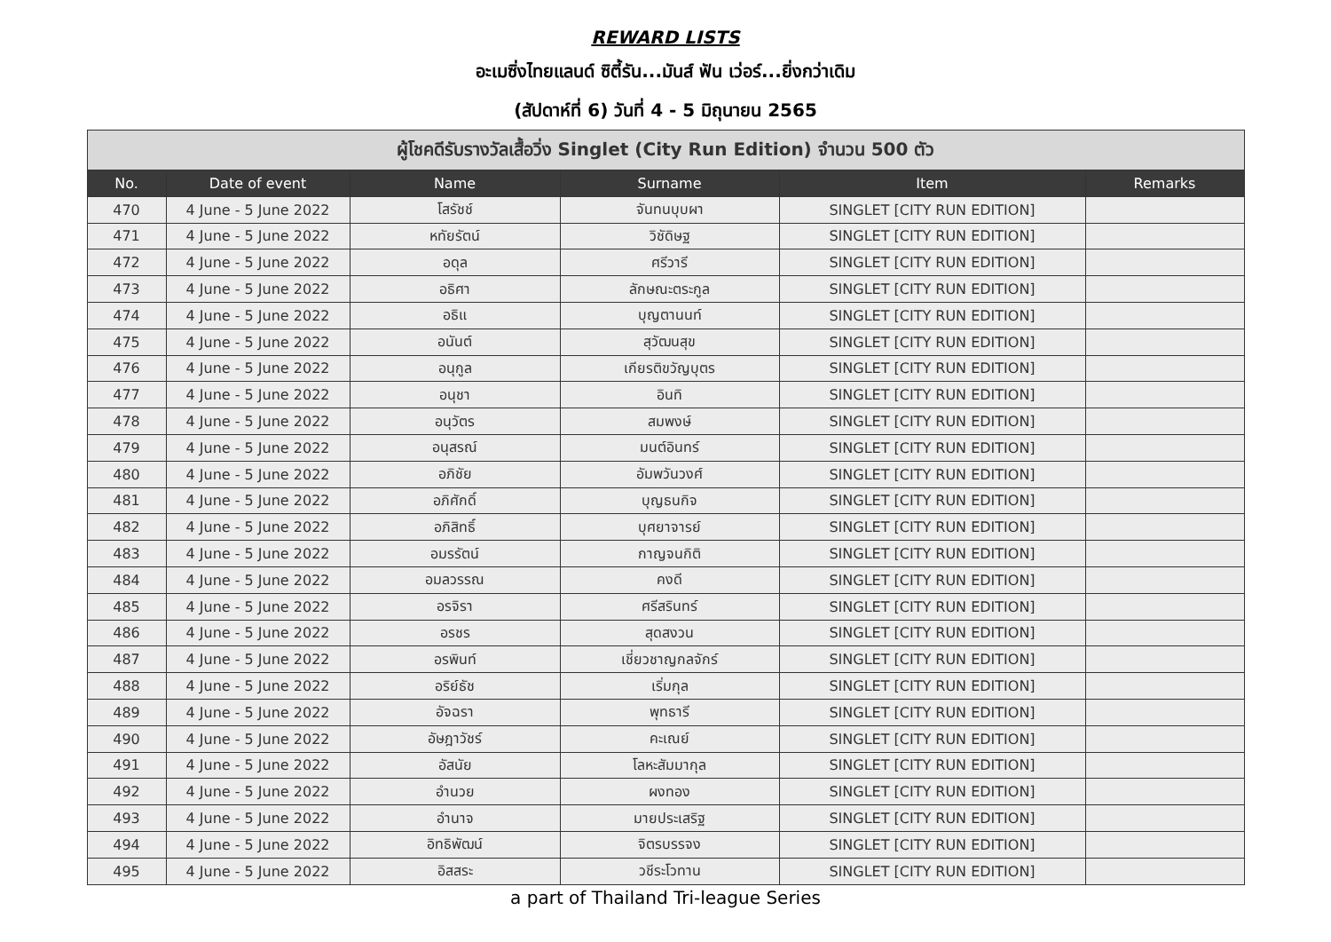REWARD LISTS
อะเมซิ่งไทยแลนด์ ซิตี้รัน...มันส์ ฟัน เว่อร์...ยิ่งกว่าเดิม
(สัปดาห์ที่ 6) วันที่ 4 - 5 มิถุนายน 2565
| ผู้โชคดีรับรางวัลเสื้อวิ่ง Singlet (City Run Edition) จำนวน 500 ตัว | | | | | |
| --- | --- | --- | --- | --- | --- |
| No. | Date of event | Name | Surname | Item | Remarks |
| 470 | 4 June - 5 June 2022 | โสรัชช์ | จันทนบุบผา | SINGLET [CITY RUN EDITION] | |
| 471 | 4 June - 5 June 2022 | หทัยรัตน์ | วิชัดิษฐ | SINGLET [CITY RUN EDITION] | |
| 472 | 4 June - 5 June 2022 | อดุล | ศรีวารี | SINGLET [CITY RUN EDITION] | |
| 473 | 4 June - 5 June 2022 | อธิศา | ลักษณะตระกูล | SINGLET [CITY RUN EDITION] | |
| 474 | 4 June - 5 June 2022 | อธิแ | บุญตานนท์ | SINGLET [CITY RUN EDITION] | |
| 475 | 4 June - 5 June 2022 | อนันต์ | สุวัฒนสุข | SINGLET [CITY RUN EDITION] | |
| 476 | 4 June - 5 June 2022 | อนุกูล | เกียรติขวัญบุตร | SINGLET [CITY RUN EDITION] | |
| 477 | 4 June - 5 June 2022 | อนุชา | อินทิ | SINGLET [CITY RUN EDITION] | |
| 478 | 4 June - 5 June 2022 | อนุวัตร | สมพงษ์ | SINGLET [CITY RUN EDITION] | |
| 479 | 4 June - 5 June 2022 | อนุสรณ์ | มนต์อินทร์ | SINGLET [CITY RUN EDITION] | |
| 480 | 4 June - 5 June 2022 | อภิชัย | อัมพวันวงศ์ | SINGLET [CITY RUN EDITION] | |
| 481 | 4 June - 5 June 2022 | อภิศักดิ์ | บุญธนกิจ | SINGLET [CITY RUN EDITION] | |
| 482 | 4 June - 5 June 2022 | อภิสิทธิ์ | บุศยาจารย์ | SINGLET [CITY RUN EDITION] | |
| 483 | 4 June - 5 June 2022 | อมรรัตน์ | กาญจนกิติ | SINGLET [CITY RUN EDITION] | |
| 484 | 4 June - 5 June 2022 | อมลวรรณ | คงดี | SINGLET [CITY RUN EDITION] | |
| 485 | 4 June - 5 June 2022 | อรจิรา | ศรีสรินทร์ | SINGLET [CITY RUN EDITION] | |
| 486 | 4 June - 5 June 2022 | อรชร | สุดสงวน | SINGLET [CITY RUN EDITION] | |
| 487 | 4 June - 5 June 2022 | อรพินท์ | เชี่ยวชาญกลจักร์ | SINGLET [CITY RUN EDITION] | |
| 488 | 4 June - 5 June 2022 | อริย์ธัช | เริ่มกุล | SINGLET [CITY RUN EDITION] | |
| 489 | 4 June - 5 June 2022 | อัจฉรา | พุทธารี | SINGLET [CITY RUN EDITION] | |
| 490 | 4 June - 5 June 2022 | อัษฎาวัชร์ | คะเณย์ | SINGLET [CITY RUN EDITION] | |
| 491 | 4 June - 5 June 2022 | อัสนัย | โลหะสัมมากุล | SINGLET [CITY RUN EDITION] | |
| 492 | 4 June - 5 June 2022 | อำนวย | ผงทอง | SINGLET [CITY RUN EDITION] | |
| 493 | 4 June - 5 June 2022 | อำนาจ | มายประเสริฐ | SINGLET [CITY RUN EDITION] | |
| 494 | 4 June - 5 June 2022 | อิทธิพัฒน์ | จิตรบรรจง | SINGLET [CITY RUN EDITION] | |
| 495 | 4 June - 5 June 2022 | อิสสระ | วชีระโวทาน | SINGLET [CITY RUN EDITION] | |
a part of Thailand Tri-league Series